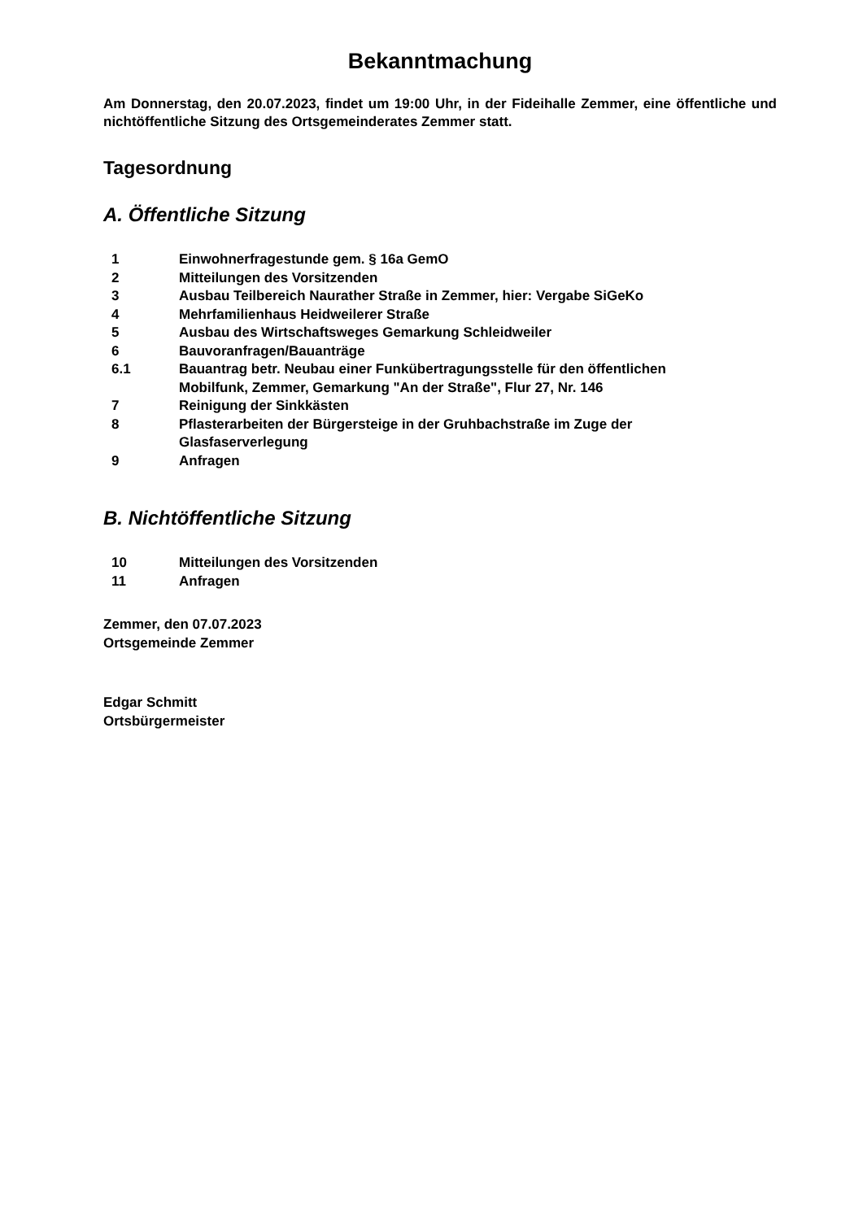Bekanntmachung
Am Donnerstag, den 20.07.2023, findet um 19:00 Uhr, in der Fideihalle Zemmer, eine öffentliche und nichtöffentliche Sitzung des Ortsgemeinderates Zemmer statt.
Tagesordnung
A. Öffentliche Sitzung
| 1 | Einwohnerfragestunde gem. § 16a GemO |
| 2 | Mitteilungen des Vorsitzenden |
| 3 | Ausbau Teilbereich Naurather Straße in Zemmer, hier: Vergabe SiGeKo |
| 4 | Mehrfamilienhaus Heidweilerer Straße |
| 5 | Ausbau des Wirtschaftsweges Gemarkung Schleidweiler |
| 6 | Bauvoranfragen/Bauanträge |
| 6.1 | Bauantrag betr. Neubau einer Funkübertragungsstelle für den öffentlichen Mobilfunk, Zemmer, Gemarkung "An der Straße", Flur 27, Nr. 146 |
| 7 | Reinigung der Sinkkästen |
| 8 | Pflasterarbeiten der Bürgersteige in der Gruhbachstraße im Zuge der Glasfaserverlegung |
| 9 | Anfragen |
B. Nichtöffentliche Sitzung
| 10 | Mitteilungen des Vorsitzenden |
| 11 | Anfragen |
Zemmer, den 07.07.2023
Ortsgemeinde Zemmer
Edgar Schmitt
Ortsbürgermeister